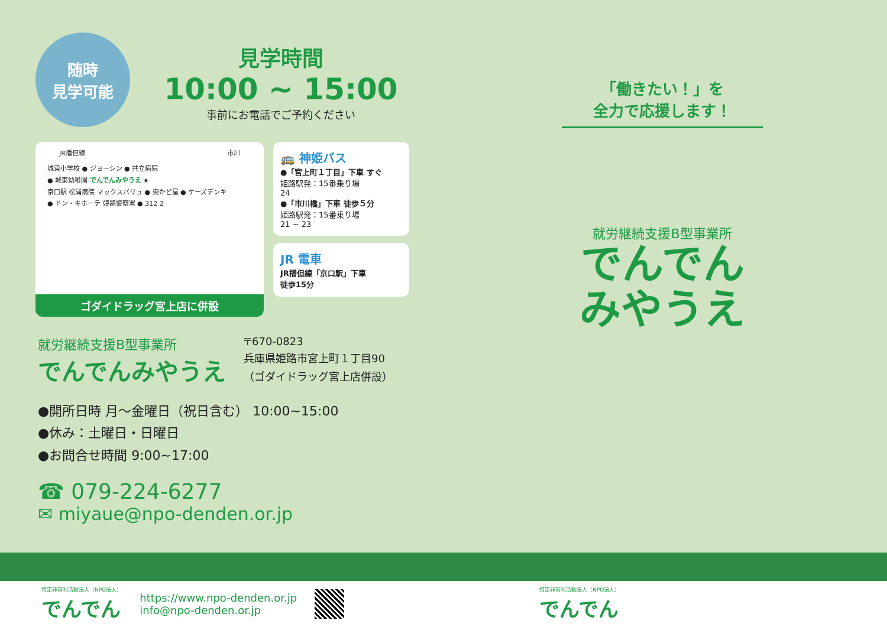随時
見学可能
見学時間
10:00 ~ 15:00
事前にお電話でご予約ください
JR播但線 市川
城東小学校 ● ジョーシン ● 共立病院
● 城東幼稚園 でんでんみやうえ ★
京口駅 松浦病院 マックスバリュ ● 街かど屋 ● ケーズデンキ
● ドン・キホーテ 姫路警察署 ● 312 2
ゴダイドラッグ宮上店に併設
🚌 神姫バス
●「宮上町１丁目」下車 すぐ
姫路駅発：15番乗り場
24
●「市川橋」下車 徒歩５分
姫路駅発：15番乗り場
21 ~ 23
JR 電車
JR播但線「京口駅」下車
徒歩15分
就労継続支援B型事業所
でんでんみやうえ
〒670-0823
兵庫県姫路市宮上町１丁目90
（ゴダイドラッグ宮上店併設）
●開所日時 月～金曜日（祝日含む） 10:00~15:00
●休み：土曜日・日曜日
●お問合せ時間 9:00~17:00
☎ 079-224-6277
✉ miyaue@npo-denden.or.jp
「働きたい！」を
全力で応援します！
就労継続支援B型事業所
でんでん
みやうえ
特定非営利活動法人（NPO法人）
でんでん
https://www.npo-denden.or.jp
info@npo-denden.or.jp
特定非営利活動法人（NPO法人）
でんでん